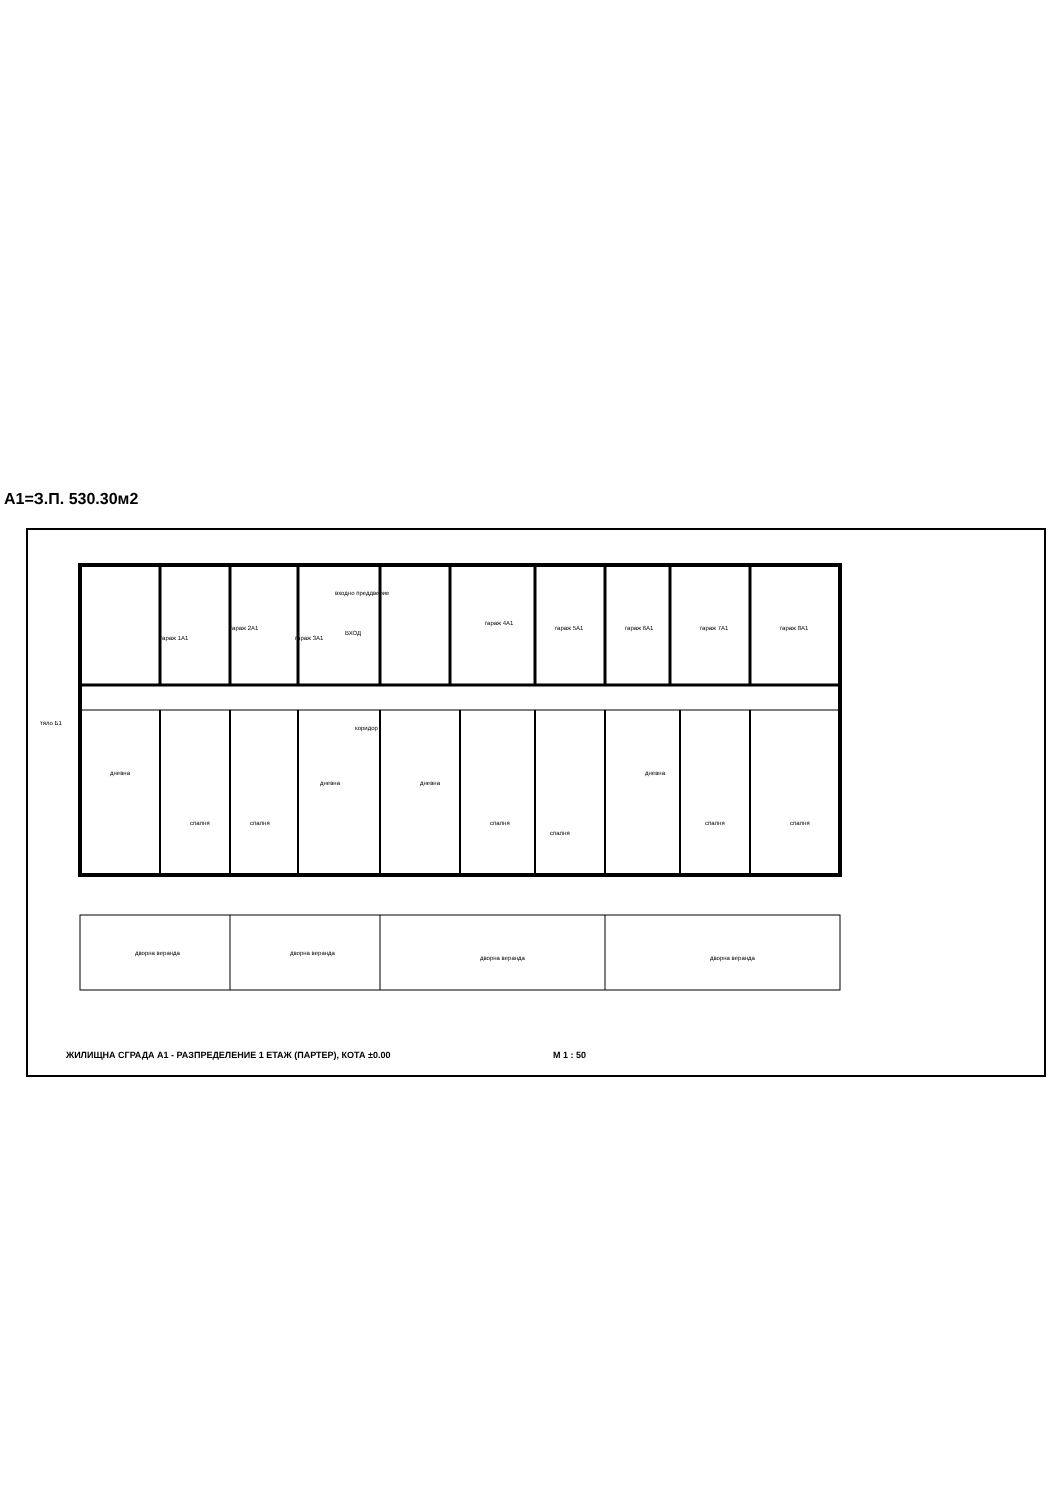A1=З.П. 530.30м2
гараж 1А1
гараж 2А1
гараж 3А1
входно преддверие
ВХОД
гараж 4А1
гараж 5А1 гараж 6А1 гараж 7А1 гараж 8А1
коридор
дневна
дневна дневна
дневна
спалня спалня спалня
спалня
спалня спалня
дворна веранда дворна веранда
дворна веранда дворна веранда
тяло Б1
ЖИЛИЩНА СГРАДА А1 - РАЗПРЕДЕЛЕНИЕ 1 ЕТАЖ (ПАРТЕР), КОТА ±0.00 M 1 : 50